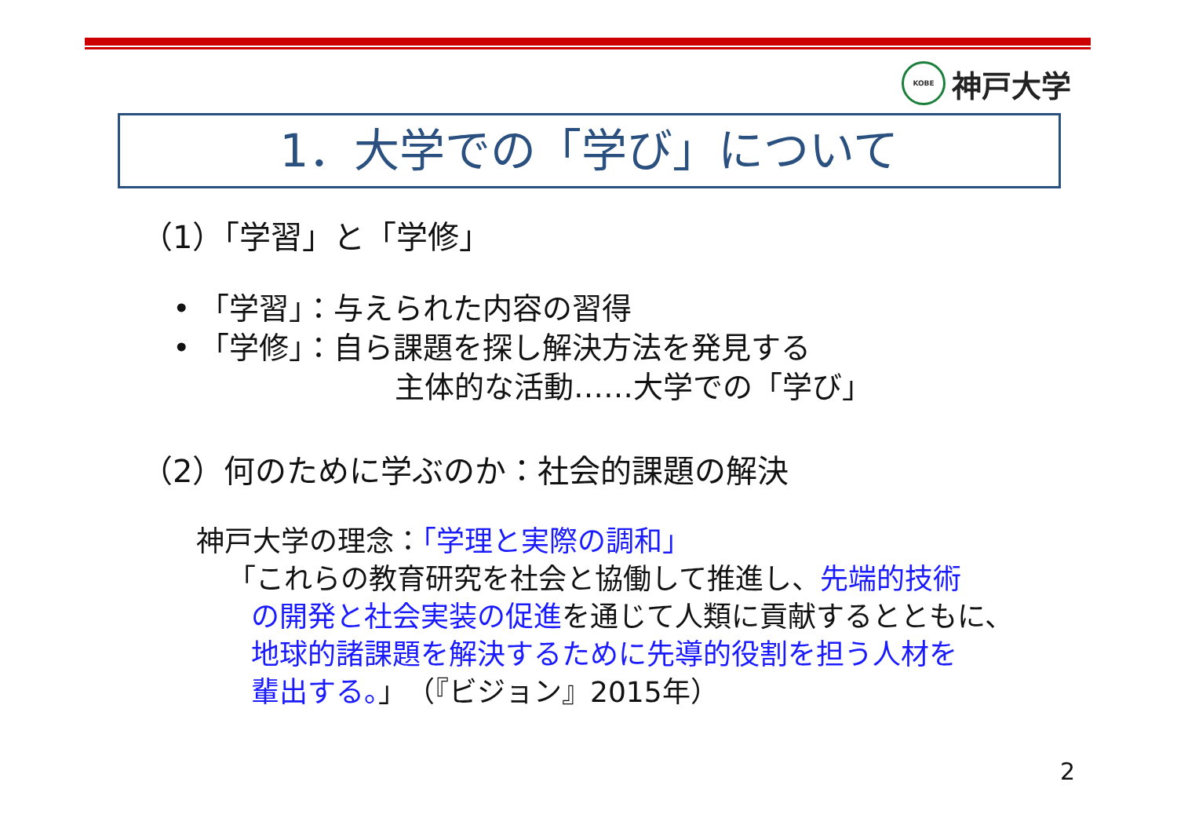KOBE
神戸大学
1．大学での「学び」について
（1）「学習」と「学修」
• 「学習」：与えられた内容の習得
• 「学修」：自ら課題を探し解決方法を発見する
主体的な活動……大学での「学び」
（2）何のために学ぶのか：社会的課題の解決
神戸大学の理念：「学理と実際の調和」
「これらの教育研究を社会と協働して推進し、先端的技術
の開発と社会実装の促進を通じて人類に貢献するとともに、
地球的諸課題を解決するために先導的役割を担う人材を
輩出する。」　（『ビジョン』2015年）
2